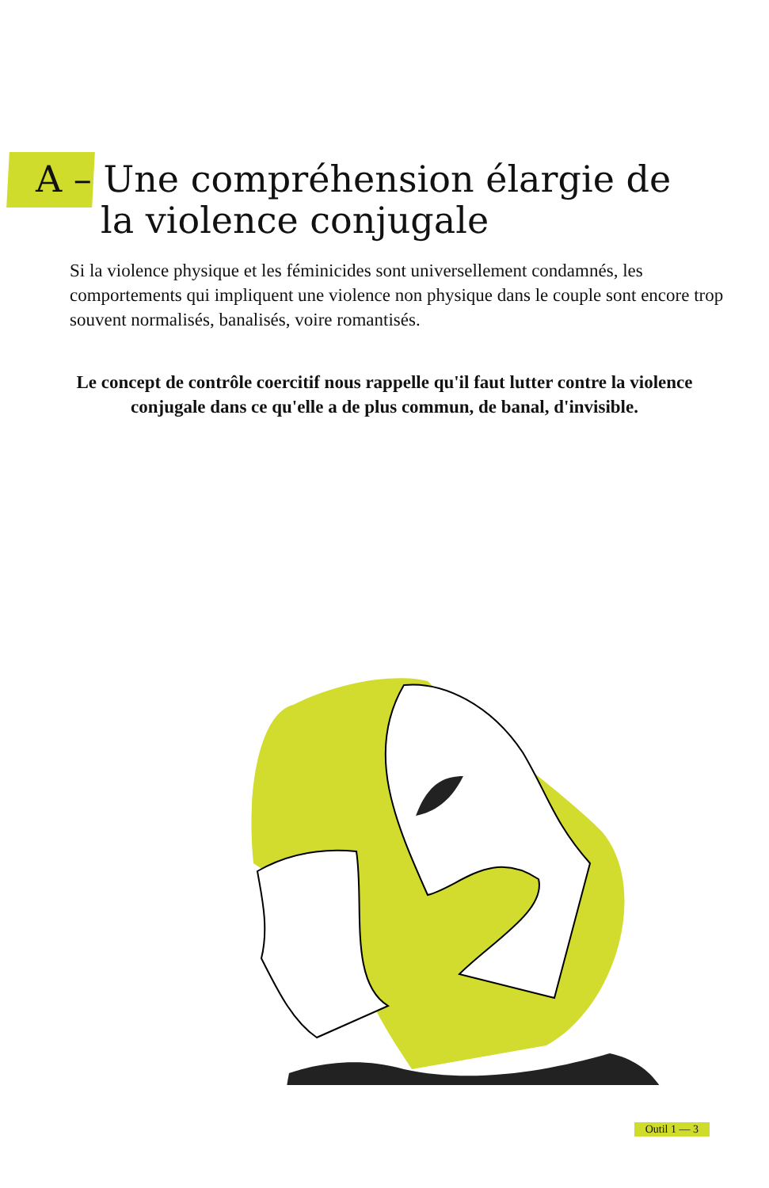A – Une compréhension élargie de
la violence conjugale
Si la violence physique et les féminicides sont universellement condamnés, les comportements qui impliquent une violence non physique dans le couple sont encore trop souvent normalisés, banalisés, voire romantisés.
Le concept de contrôle coercitif nous rappelle qu'il faut lutter contre la violence conjugale dans ce qu'elle a de plus commun, de banal, d'invisible.
Outil 1 — 3